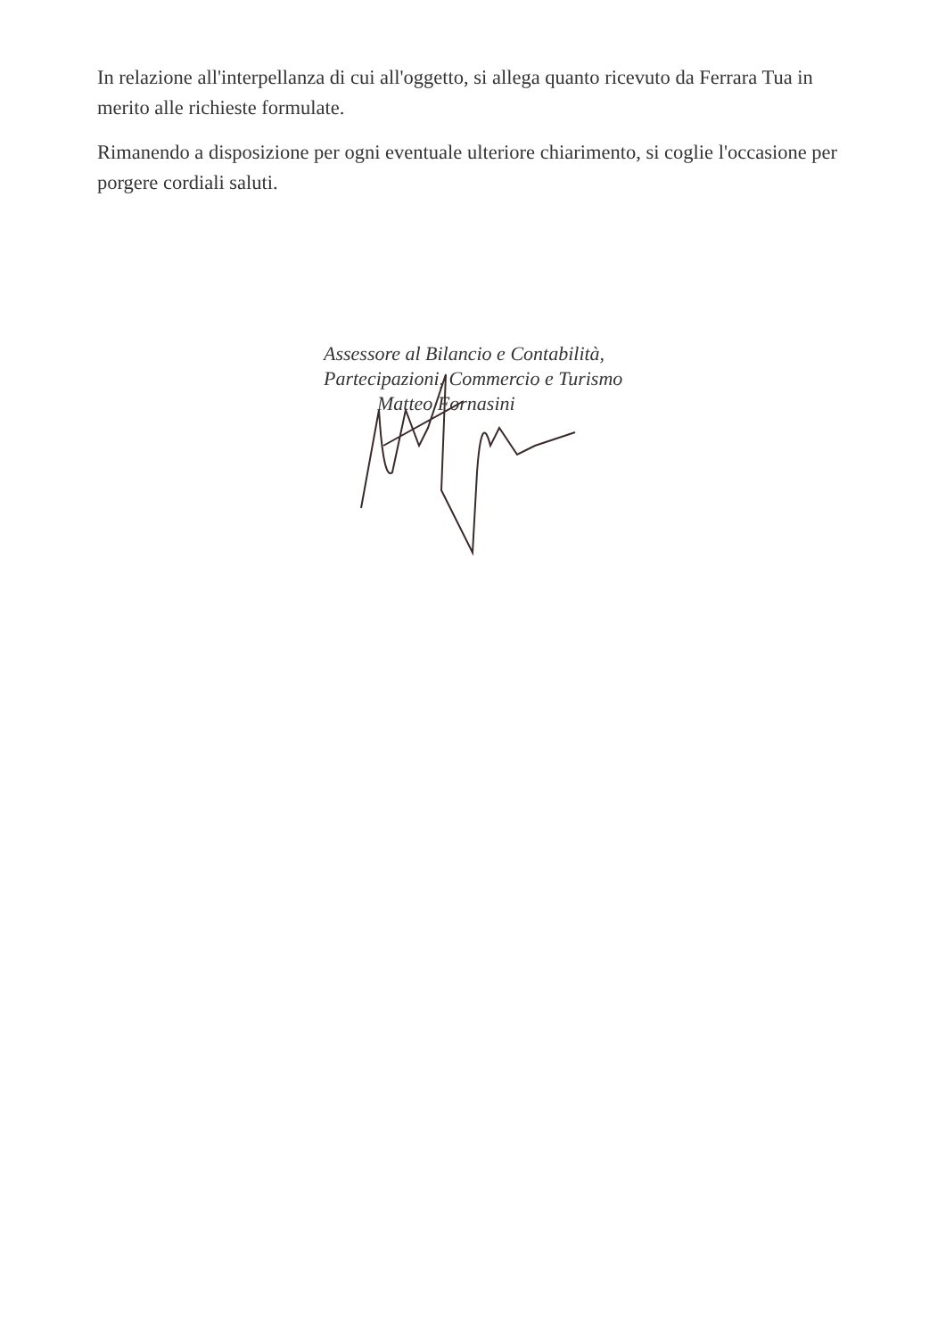In relazione all'interpellanza di cui all'oggetto, si allega quanto ricevuto da Ferrara Tua in merito alle richieste formulate.
Rimanendo a disposizione per ogni eventuale ulteriore chiarimento, si coglie l'occasione per porgere cordiali saluti.
Assessore al Bilancio e Contabilità,
Partecipazioni, Commercio e Turismo
Matteo Fornasini